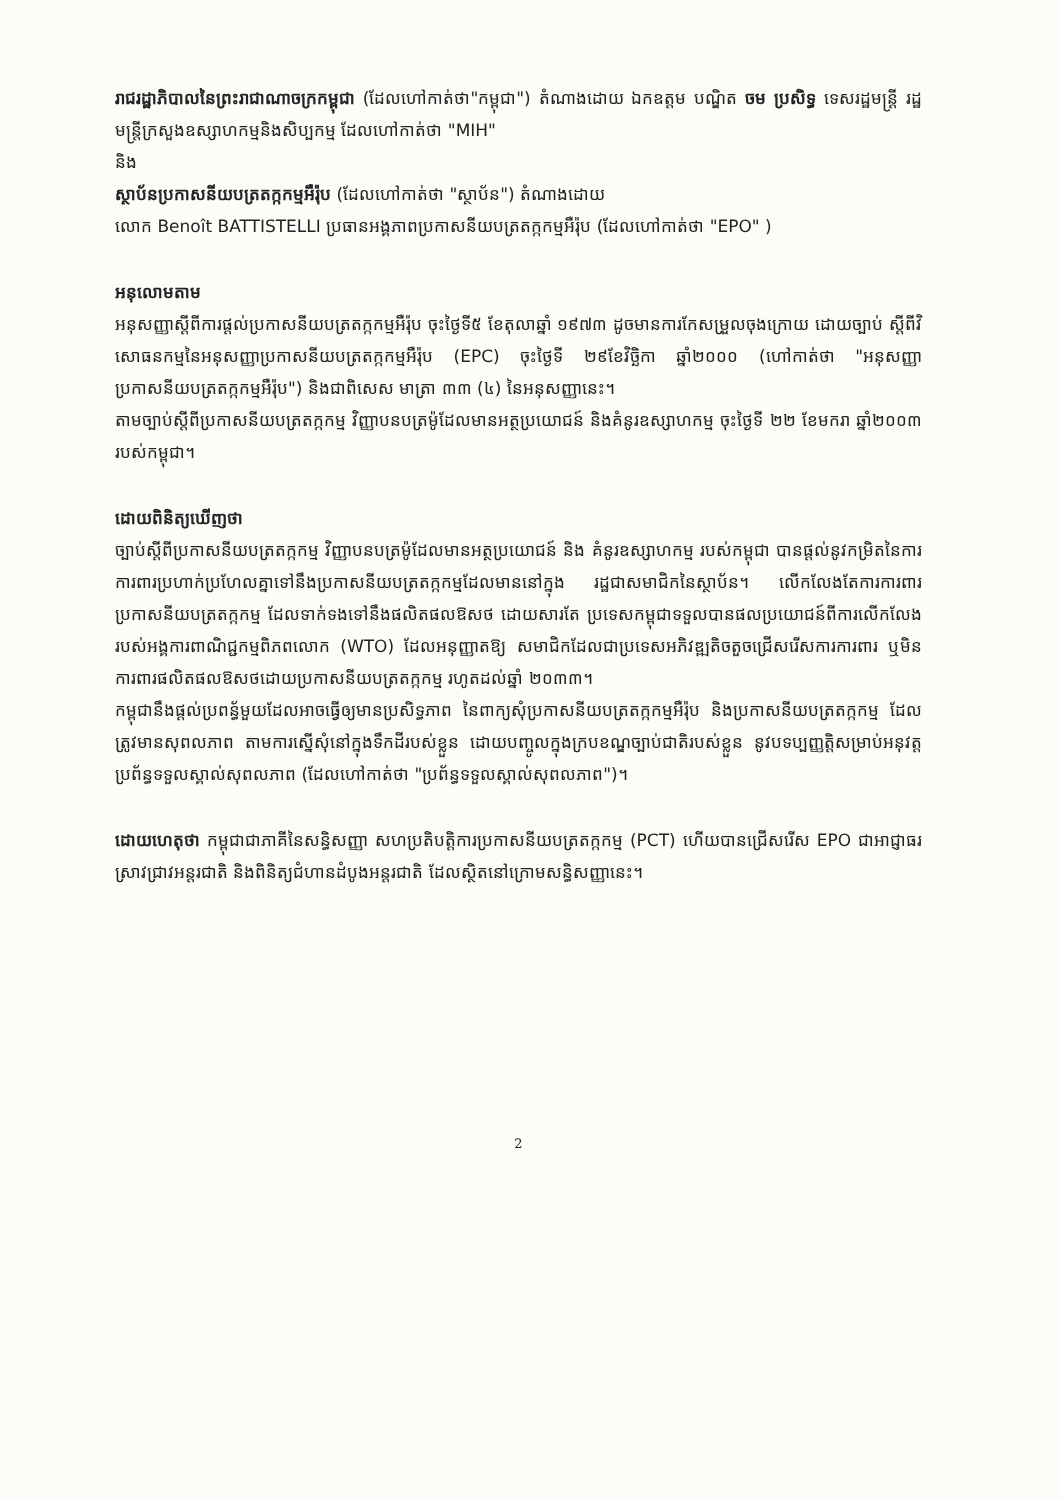រាជរដ្ឋាភិបាលនៃព្រះរាជាណាចក្រកម្ពុជា (ដែលហៅកាត់ថា"កម្ពុជា") តំណាងដោយ ឯកឧត្តម បណ្ឌិត ចម ប្រសិទ្ធ ទេសរដ្ឋមន្ត្រី រដ្ឋមន្ត្រីក្រសួងឧស្សាហកម្មនិងសិប្បកម្ម ដែលហៅកាត់ថា "MIH"
និង
ស្ថាប័នប្រកាសនីយបត្រតក្កកម្មអឺរ៉ុប (ដែលហៅកាត់ថា "ស្ថាប័ន") តំណាងដោយ
លោក Benoît BATTISTELLI ប្រធានអង្គភាពប្រកាសនីយបត្រតក្កកម្មអឺរ៉ុប (ដែលហៅកាត់ថា "EPO" )
អនុលោមតាម
អនុសញ្ញាស្តីពីការផ្តល់ប្រកាសនីយបត្រតក្កកម្មអឺរ៉ុប ចុះថ្ងៃទី៥ ខែតុលាឆ្នាំ ១៩៧៣ ដូចមានការកែសម្រួលចុងក្រោយ ដោយច្បាប់ ស្តីពីវិសោធនកម្មនៃអនុសញ្ញាប្រកាសនីយបត្រតក្កកម្មអឺរ៉ុប (EPC) ចុះថ្ងៃទី ២៩ខែវិច្ឆិកា ឆ្នាំ២០០០ (ហៅកាត់ថា "អនុសញ្ញាប្រកាសនីយបត្រតក្កកម្មអឺរ៉ុប") និងជាពិសេស មាត្រា ៣៣ (៤) នៃអនុសញ្ញានេះ។
តាមច្បាប់ស្តីពីប្រកាសនីយបត្រតក្កកម្ម វិញ្ញាបនបត្រម៉ូដែលមានអត្ថប្រយោជន៍ និងគំនូរឧស្សាហកម្ម ចុះថ្ងៃទី ២២ ខែមករា ឆ្នាំ២០០៣ របស់កម្ពុជា។
ដោយពិនិត្យឃើញថា
ច្បាប់ស្តីពីប្រកាសនីយបត្រតក្កកម្ម វិញ្ញាបនបត្រម៉ូដែលមានអត្ថប្រយោជន៍ និង គំនូរឧស្សាហកម្ម របស់កម្ពុជា បានផ្តល់នូវកម្រិតនៃការការពារប្រហាក់ប្រហែលគ្នាទៅនឹងប្រកាសនីយបត្រតក្កកម្មដែលមាននៅក្នុង រដ្ឋជាសមាជិកនៃស្ថាប័ន។ លើកលែងតែការការពារប្រកាសនីយបត្រតក្កកម្ម ដែលទាក់ទងទៅនឹងផលិតផលឱសថ ដោយសារតែ ប្រទេសកម្ពុជាទទួលបានផលប្រយោជន៍ពីការលើកលែង របស់អង្គការពាណិជ្ជកម្មពិភពលោក (WTO) ដែលអនុញ្ញាតឱ្យ សមាជិកដែលជាប្រទេសអភិវឌ្ឍតិចតួចជ្រើសរើសការការពារ ឬមិនការពារផលិតផលឱសថដោយប្រកាសនីយបត្រតក្កកម្ម រហូតដល់ឆ្នាំ ២០៣៣។
កម្ពុជានឹងផ្តល់ប្រពន្ធ័មួយដែលអាចធ្វើឲ្យមានប្រសិទ្ធភាព នៃពាក្យសុំប្រកាសនីយបត្រតក្កកម្មអឺរ៉ុប និងប្រកាសនីយបត្រតក្កកម្ម ដែលត្រូវមានសុពលភាព តាមការស្នើសុំនៅក្នុងទឹកដីរបស់ខ្លួន ដោយបញ្ចូលក្នុងក្របខណ្ឌច្បាប់ជាតិរបស់ខ្លួន នូវបទប្បញ្ញត្តិសម្រាប់អនុវត្ត ប្រព័ន្ធទទួលស្គាល់សុពលភាព (ដែលហៅកាត់ថា "ប្រព័ន្ធទទួលស្គាល់សុពលភាព")។
ដោយហេតុថា កម្ពុជាជាភាគីនៃសន្ធិសញ្ញា សហប្រតិបត្តិការប្រកាសនីយបត្រតក្កកម្ម (PCT) ហើយបានជ្រើសរើស EPO ជាអាជ្ញាធរស្រាវជ្រាវអន្តរជាតិ និងពិនិត្យជំហានដំបូងអន្តរជាតិ ដែលស្ថិតនៅក្រោមសន្ធិសញ្ញានេះ។
2